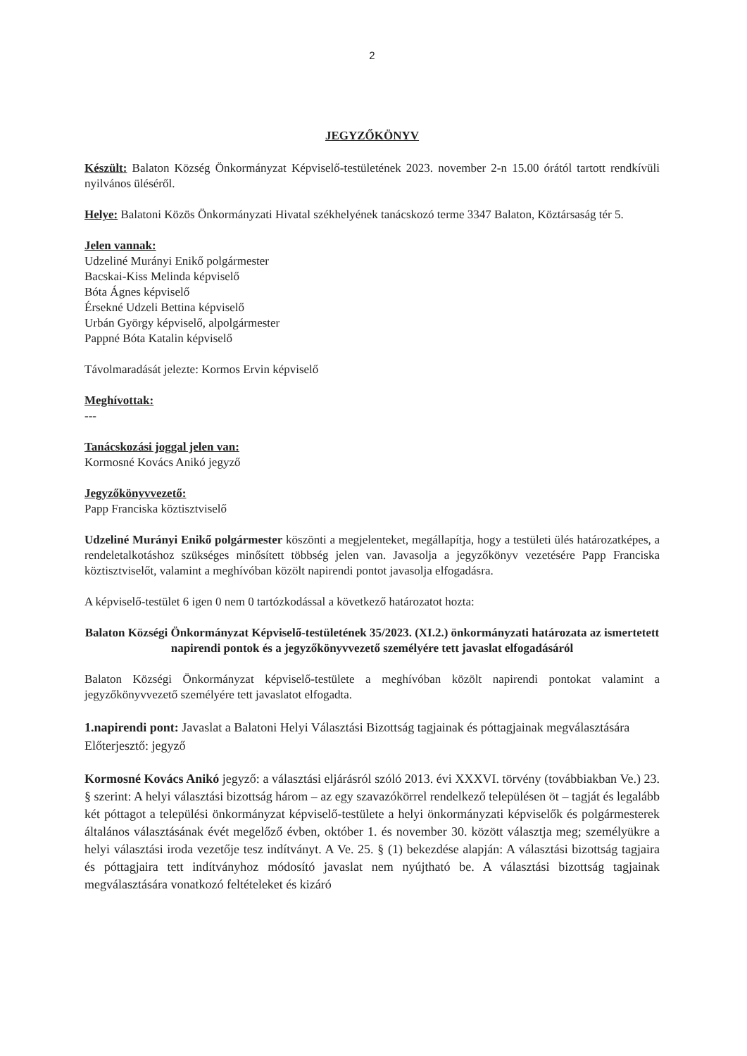2
JEGYZŐKÖNYV
Készült: Balaton Község Önkormányzat Képviselő-testületének 2023. november 2-n 15.00 órától tartott rendkívüli nyilvános üléséről.
Helye: Balatoni Közös Önkormányzati Hivatal székhelyének tanácskozó terme 3347 Balaton, Köztársaság tér 5.
Jelen vannak:
Udzeliné Murányi Enikő polgármester
Bacskai-Kiss Melinda képviselő
Bóta Ágnes képviselő
Érsekné Udzeli Bettina képviselő
Urbán György képviselő, alpolgármester
Pappné Bóta Katalin képviselő
Távolmaradását jelezte: Kormos Ervin képviselő
Meghívottak:
---
Tanácskozási joggal jelen van:
Kormosné Kovács Anikó jegyző
Jegyzőkönyvvezető:
Papp Franciska köztisztviselő
Udzeliné Murányi Enikő polgármester köszönti a megjelenteket, megállapítja, hogy a testületi ülés határozatképes, a rendeletalkotáshoz szükséges minősített többség jelen van. Javasolja a jegyzőkönyv vezetésére Papp Franciska köztisztviselőt, valamint a meghívóban közölt napirendi pontot javasolja elfogadásra.
A képviselő-testület 6 igen 0 nem 0 tartózkodással a következő határozatot hozta:
Balaton Községi Önkormányzat Képviselő-testületének 35/2023. (XI.2.) önkormányzati határozata az ismertetett napirendi pontok és a jegyzőkönyvvezető személyére tett javaslat elfogadásáról
Balaton Községi Önkormányzat képviselő-testülete a meghívóban közölt napirendi pontokat valamint a jegyzőkönyvvezető személyére tett javaslatot elfogadta.
1.napirendi pont: Javaslat a Balatoni Helyi Választási Bizottság tagjainak és póttagjainak megválasztására
Előterjesztő: jegyző
Kormosné Kovács Anikó jegyző: a választási eljárásról szóló 2013. évi XXXVI. törvény (továbbiakban Ve.) 23. § szerint: A helyi választási bizottság három – az egy szavazókörrel rendelkező településen öt – tagját és legalább két póttagot a települési önkormányzat képviselő-testülete a helyi önkormányzati képviselők és polgármesterek általános választásának évét megelőző évben, október 1. és november 30. között választja meg; személyükre a helyi választási iroda vezetője tesz indítványt. A Ve. 25. § (1) bekezdése alapján: A választási bizottság tagjaira és póttagjaira tett indítványhoz módosító javaslat nem nyújtható be. A választási bizottság tagjainak megválasztására vonatkozó feltételeket és kizáró